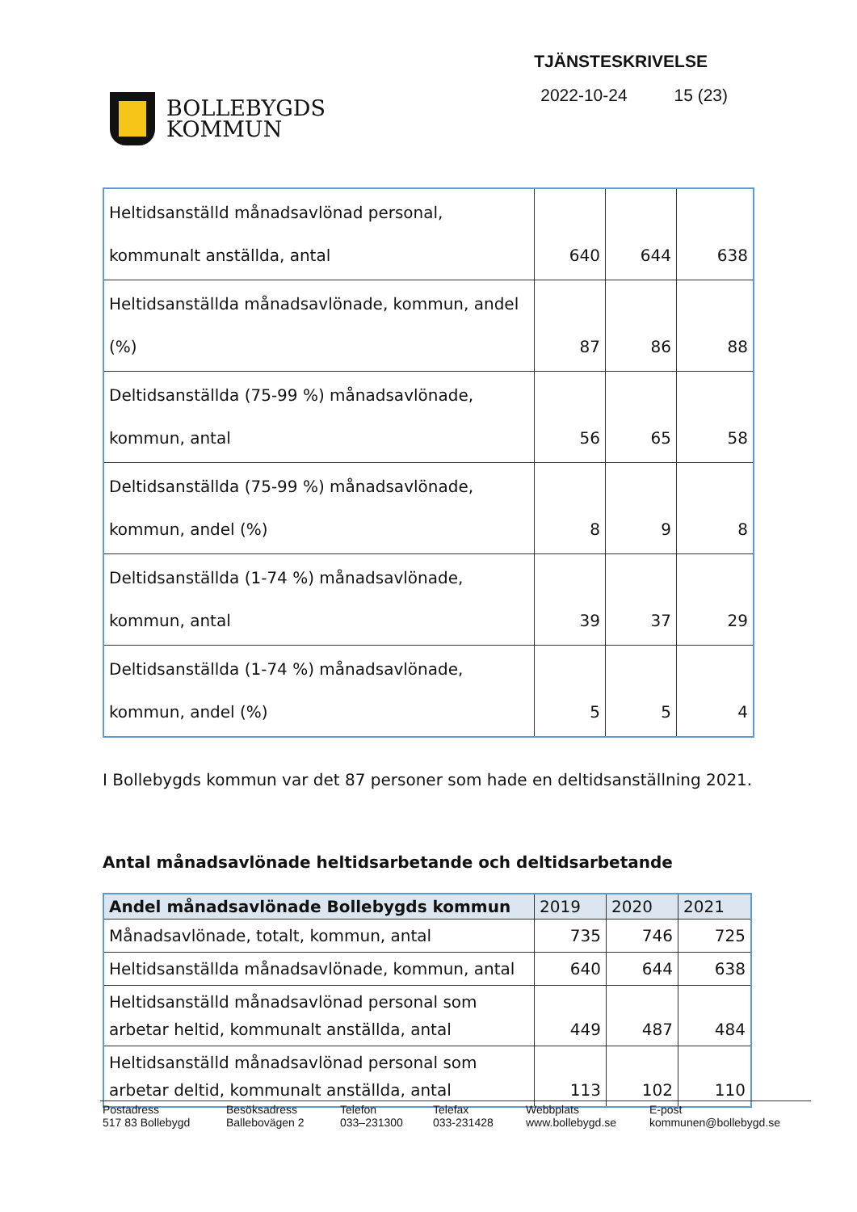BOLLEBYGDS
KOMMUN
TJÄNSTESKRIVELSE
2022-10-24 15 (23)
| Heltidsanställd månadsavlönad personal, kommunalt anställda, antal | 640 | 644 | 638 |
| Heltidsanställda månadsavlönade, kommun, andel (%) | 87 | 86 | 88 |
| Deltidsanställda (75-99 %) månadsavlönade, kommun, antal | 56 | 65 | 58 |
| Deltidsanställda (75-99 %) månadsavlönade, kommun, andel (%) | 8 | 9 | 8 |
| Deltidsanställda (1-74 %) månadsavlönade, kommun, antal | 39 | 37 | 29 |
| Deltidsanställda (1-74 %) månadsavlönade, kommun, andel (%) | 5 | 5 | 4 |
I Bollebygds kommun var det 87 personer som hade en deltidsanställning 2021.
Antal månadsavlönade heltidsarbetande och deltidsarbetande
| Andel månadsavlönade Bollebygds kommun | 2019 | 2020 | 2021 |
| --- | --- | --- | --- |
| Månadsavlönade, totalt, kommun, antal | 735 | 746 | 725 |
| Heltidsanställda månadsavlönade, kommun, antal | 640 | 644 | 638 |
| Heltidsanställd månadsavlönad personal som arbetar heltid, kommunalt anställda, antal | 449 | 487 | 484 |
| Heltidsanställd månadsavlönad personal som arbetar deltid, kommunalt anställda, antal | 113 | 102 | 110 |
Postadress
517 83 Bollebygd
Besöksadress
Ballebovägen 2
Telefon
033–231300
Telefax
033-231428
Webbplats
www.bollebygd.se
E-post
kommunen@bollebygd.se